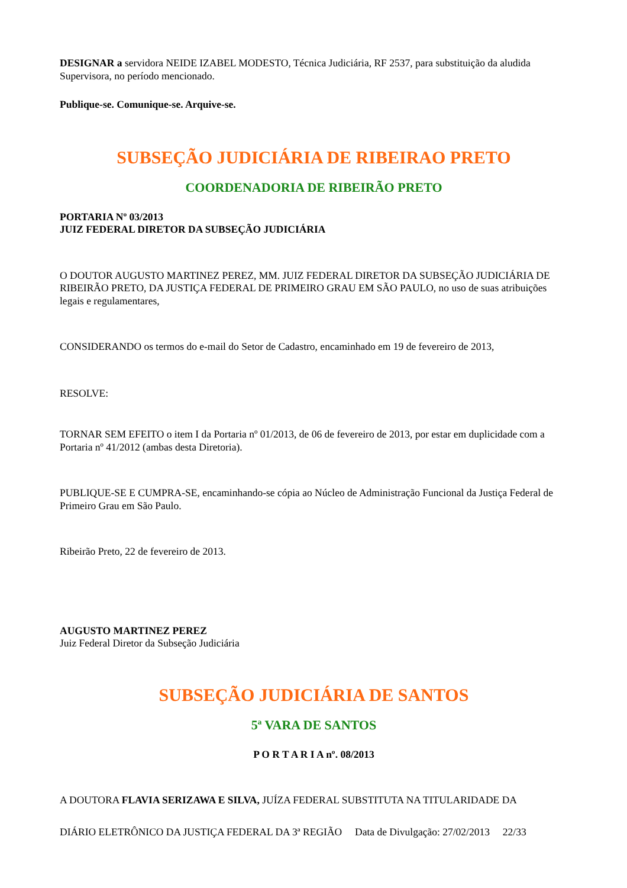DESIGNAR a servidora NEIDE IZABEL MODESTO, Técnica Judiciária, RF 2537, para substituição da aludida Supervisora, no período mencionado.
Publique-se. Comunique-se. Arquive-se.
SUBSEÇÃO JUDICIÁRIA DE RIBEIRAO PRETO
COORDENADORIA DE RIBEIRÃO PRETO
PORTARIA Nº 03/2013
JUIZ FEDERAL DIRETOR DA SUBSEÇÃO JUDICIÁRIA
O DOUTOR AUGUSTO MARTINEZ PEREZ, MM. JUIZ FEDERAL DIRETOR DA SUBSEÇÃO JUDICIÁRIA DE RIBEIRÃO PRETO, DA JUSTIÇA FEDERAL DE PRIMEIRO GRAU EM SÃO PAULO, no uso de suas atribuições legais e regulamentares,
CONSIDERANDO os termos do e-mail do Setor de Cadastro, encaminhado em 19 de fevereiro de 2013,
RESOLVE:
TORNAR SEM EFEITO o item I da Portaria nº 01/2013, de 06 de fevereiro de 2013, por estar em duplicidade com a Portaria nº 41/2012 (ambas desta Diretoria).
PUBLIQUE-SE E CUMPRA-SE, encaminhando-se cópia ao Núcleo de Administração Funcional da Justiça Federal de Primeiro Grau em São Paulo.
Ribeirão Preto, 22 de fevereiro de 2013.
AUGUSTO MARTINEZ PEREZ
Juiz Federal Diretor da Subseção Judiciária
SUBSEÇÃO JUDICIÁRIA DE SANTOS
5ª VARA DE SANTOS
P O R T A R I A nº. 08/2013
A DOUTORA FLAVIA SERIZAWA E SILVA, JUÍZA FEDERAL SUBSTITUTA NA TITULARIDADE DA
DIÁRIO ELETRÔNICO DA JUSTIÇA FEDERAL DA 3ª REGIÃO Data de Divulgação: 27/02/2013 22/33